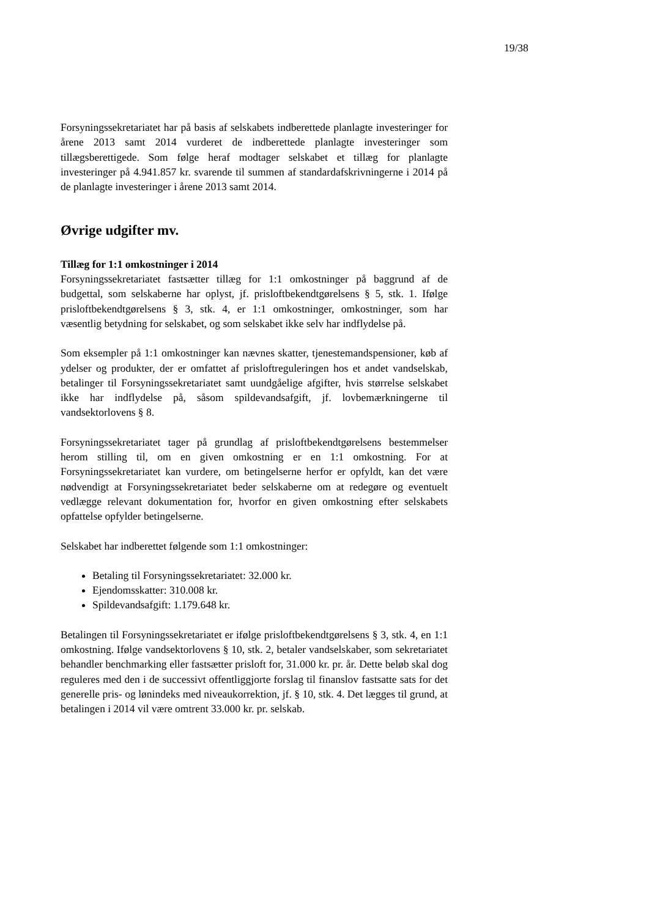19/38
Forsyningssekretariatet har på basis af selskabets indberettede planlagte investeringer for årene 2013 samt 2014 vurderet de indberettede planlagte investeringer som tillægsberettigede. Som følge heraf modtager selskabet et tillæg for planlagte investeringer på 4.941.857 kr. svarende til summen af standardafskrivningerne i 2014 på de planlagte investeringer i årene 2013 samt 2014.
Øvrige udgifter mv.
Tillæg for 1:1 omkostninger i 2014
Forsyningssekretariatet fastsætter tillæg for 1:1 omkostninger på baggrund af de budgettal, som selskaberne har oplyst, jf. prisloftbekendtgørelsens § 5, stk. 1. Ifølge prisloftbekendtgørelsens § 3, stk. 4, er 1:1 omkostninger, omkostninger, som har væsentlig betydning for selskabet, og som selskabet ikke selv har indflydelse på.
Som eksempler på 1:1 omkostninger kan nævnes skatter, tjenestemandspensioner, køb af ydelser og produkter, der er omfattet af prisloftreguleringen hos et andet vandselskab, betalinger til Forsyningssekretariatet samt uundgåelige afgifter, hvis størrelse selskabet ikke har indflydelse på, såsom spildevandsafgift, jf. lovbemærkningerne til vandsektorlovens § 8.
Forsyningssekretariatet tager på grundlag af prisloftbekendtgørelsens bestemmelser herom stilling til, om en given omkostning er en 1:1 omkostning. For at Forsyningssekretariatet kan vurdere, om betingelserne herfor er opfyldt, kan det være nødvendigt at Forsyningssekretariatet beder selskaberne om at redegøre og eventuelt vedlægge relevant dokumentation for, hvorfor en given omkostning efter selskabets opfattelse opfylder betingelserne.
Selskabet har indberettet følgende som 1:1 omkostninger:
Betaling til Forsyningssekretariatet: 32.000 kr.
Ejendomsskatter: 310.008 kr.
Spildevandsafgift: 1.179.648 kr.
Betalingen til Forsyningssekretariatet er ifølge prisloftbekendtgørelsens § 3, stk. 4, en 1:1 omkostning. Ifølge vandsektorlovens § 10, stk. 2, betaler vandselskaber, som sekretariatet behandler benchmarking eller fastsætter prisloft for, 31.000 kr. pr. år. Dette beløb skal dog reguleres med den i de successivt offentliggjorte forslag til finanslov fastsatte sats for det generelle pris- og lønindeks med niveaukorrektion, jf. § 10, stk. 4. Det lægges til grund, at betalingen i 2014 vil være omtrent 33.000 kr. pr. selskab.